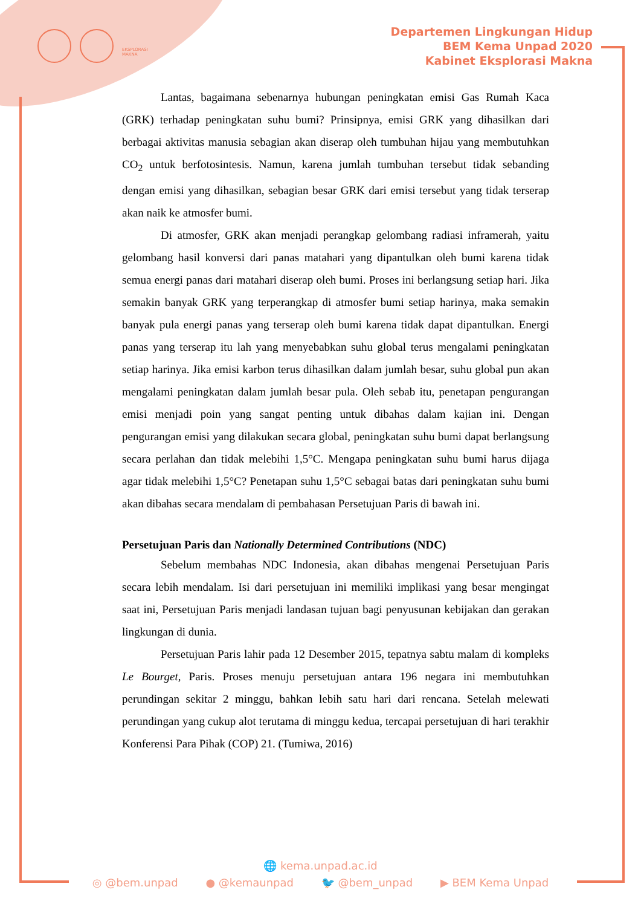EKSPLORASI MAKNA
Departemen Lingkungan Hidup
BEM Kema Unpad 2020
Kabinet Eksplorasi Makna
Lantas, bagaimana sebenarnya hubungan peningkatan emisi Gas Rumah Kaca (GRK) terhadap peningkatan suhu bumi? Prinsipnya, emisi GRK yang dihasilkan dari berbagai aktivitas manusia sebagian akan diserap oleh tumbuhan hijau yang membutuhkan CO<sub>2</sub> untuk berfotosintesis. Namun, karena jumlah tumbuhan tersebut tidak sebanding dengan emisi yang dihasilkan, sebagian besar GRK dari emisi tersebut yang tidak terserap akan naik ke atmosfer bumi.
Di atmosfer, GRK akan menjadi perangkap gelombang radiasi inframerah, yaitu gelombang hasil konversi dari panas matahari yang dipantulkan oleh bumi karena tidak semua energi panas dari matahari diserap oleh bumi. Proses ini berlangsung setiap hari. Jika semakin banyak GRK yang terperangkap di atmosfer bumi setiap harinya, maka semakin banyak pula energi panas yang terserap oleh bumi karena tidak dapat dipantulkan. Energi panas yang terserap itu lah yang menyebabkan suhu global terus mengalami peningkatan setiap harinya. Jika emisi karbon terus dihasilkan dalam jumlah besar, suhu global pun akan mengalami peningkatan dalam jumlah besar pula. Oleh sebab itu, penetapan pengurangan emisi menjadi poin yang sangat penting untuk dibahas dalam kajian ini. Dengan pengurangan emisi yang dilakukan secara global, peningkatan suhu bumi dapat berlangsung secara perlahan dan tidak melebihi 1,5°C. Mengapa peningkatan suhu bumi harus dijaga agar tidak melebihi 1,5°C? Penetapan suhu 1,5°C sebagai batas dari peningkatan suhu bumi akan dibahas secara mendalam di pembahasan Persetujuan Paris di bawah ini.
Persetujuan Paris dan Nationally Determined Contributions (NDC)
Sebelum membahas NDC Indonesia, akan dibahas mengenai Persetujuan Paris secara lebih mendalam. Isi dari persetujuan ini memiliki implikasi yang besar mengingat saat ini, Persetujuan Paris menjadi landasan tujuan bagi penyusunan kebijakan dan gerakan lingkungan di dunia.
Persetujuan Paris lahir pada 12 Desember 2015, tepatnya sabtu malam di kompleks Le Bourget, Paris. Proses menuju persetujuan antara 196 negara ini membutuhkan perundingan sekitar 2 minggu, bahkan lebih satu hari dari rencana. Setelah melewati perundingan yang cukup alot terutama di minggu kedua, tercapai persetujuan di hari terakhir Konferensi Para Pihak (COP) 21. (Tumiwa, 2016)
🌐 kema.unpad.ac.id
◎ @bem.unpad ● @kemaunpad 🐦 @bem_unpad ▶ BEM Kema Unpad